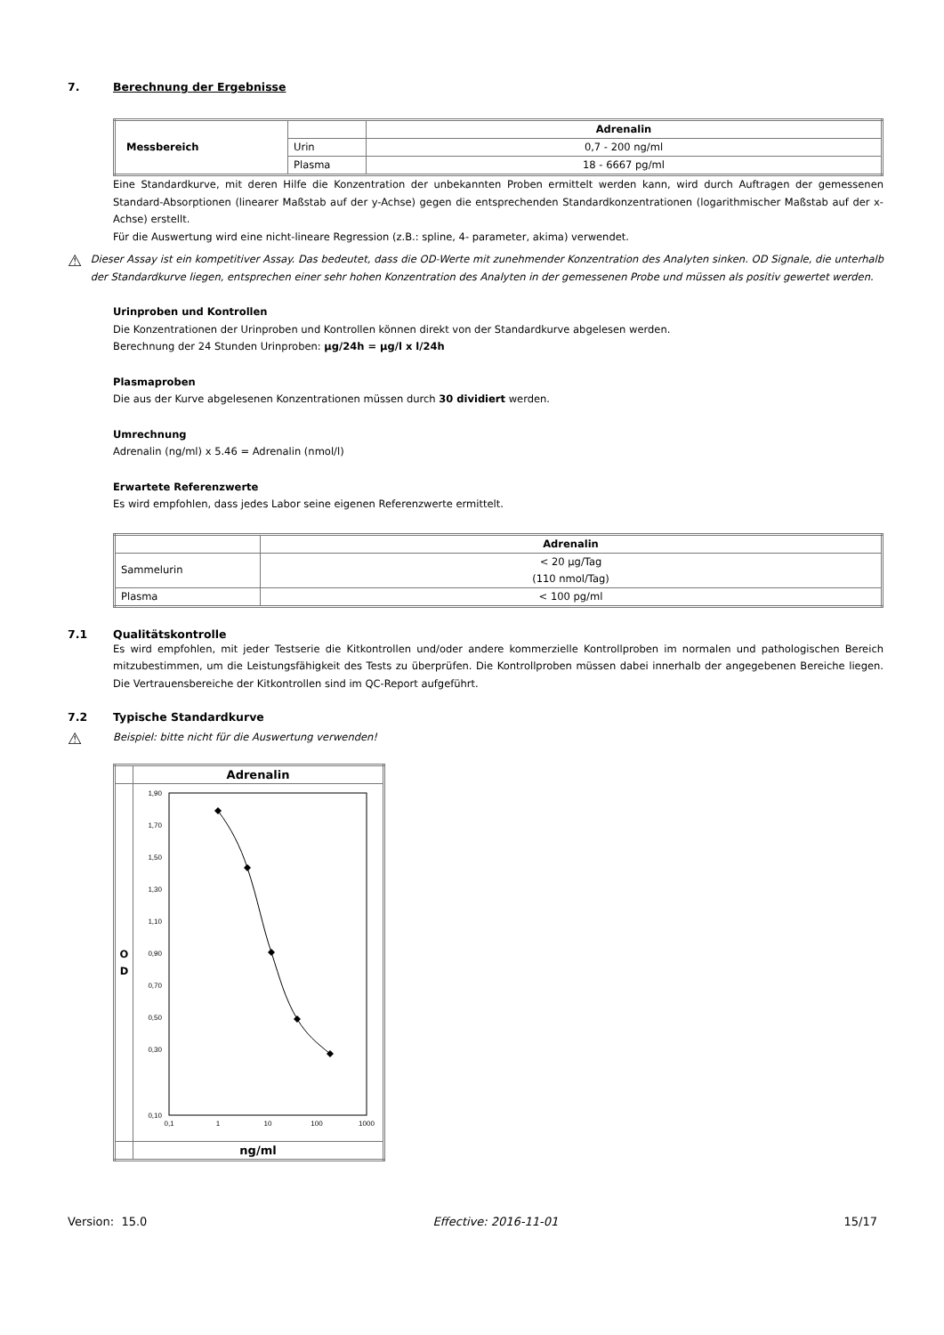7. Berechnung der Ergebnisse
| Messbereich | | Adrenalin |
| | Urin | 0,7 - 200 ng/ml |
| | Plasma | 18 - 6667 pg/ml |
Eine Standardkurve, mit deren Hilfe die Konzentration der unbekannten Proben ermittelt werden kann, wird durch Auftragen der gemessenen Standard-Absorptionen (linearer Maßstab auf der y-Achse) gegen die entsprechenden Standardkonzentrationen (logarithmischer Maßstab auf der x-Achse) erstellt.
Für die Auswertung wird eine nicht-lineare Regression (z.B.: spline, 4- parameter, akima) verwendet.
⚠
Dieser Assay ist ein kompetitiver Assay. Das bedeutet, dass die OD-Werte mit zunehmender Konzentration des Analyten sinken. OD Signale, die unterhalb der Standardkurve liegen, entsprechen einer sehr hohen Konzentration des Analyten in der gemessenen Probe und müssen als positiv gewertet werden.
Urinproben und Kontrollen
Die Konzentrationen der Urinproben und Kontrollen können direkt von der Standardkurve abgelesen werden.
Berechnung der 24 Stunden Urinproben: µg/24h = µg/l x l/24h
Plasmaproben
Die aus der Kurve abgelesenen Konzentrationen müssen durch 30 dividiert werden.
Umrechnung
Adrenalin (ng/ml) x 5.46 = Adrenalin (nmol/l)
Erwartete Referenzwerte
Es wird empfohlen, dass jedes Labor seine eigenen Referenzwerte ermittelt.
| | Adrenalin |
| Sammelurin | < 20 µg/Tag (110 nmol/Tag) |
| Plasma | < 100 pg/ml |
7.1 Qualitätskontrolle
Es wird empfohlen, mit jeder Testserie die Kitkontrollen und/oder andere kommerzielle Kontrollproben im normalen und pathologischen Bereich mitzubestimmen, um die Leistungsfähigkeit des Tests zu überprüfen. Die Kontrollproben müssen dabei innerhalb der angegebenen Bereiche liegen. Die Vertrauensbereiche der Kitkontrollen sind im QC-Report aufgeführt.
7.2 Typische Standardkurve
⚠
Beispiel: bitte nicht für die Auswertung verwenden!
| | Adrenalin |
| O D | 1,90 1,70 1,50 1,30 1,10 0,90 0,70 0,50 0,30 0,10 0,1 1 10 100 1000 |
| | ng/ml |
Version: 15.0 Effective: 2016-11-01 15/17